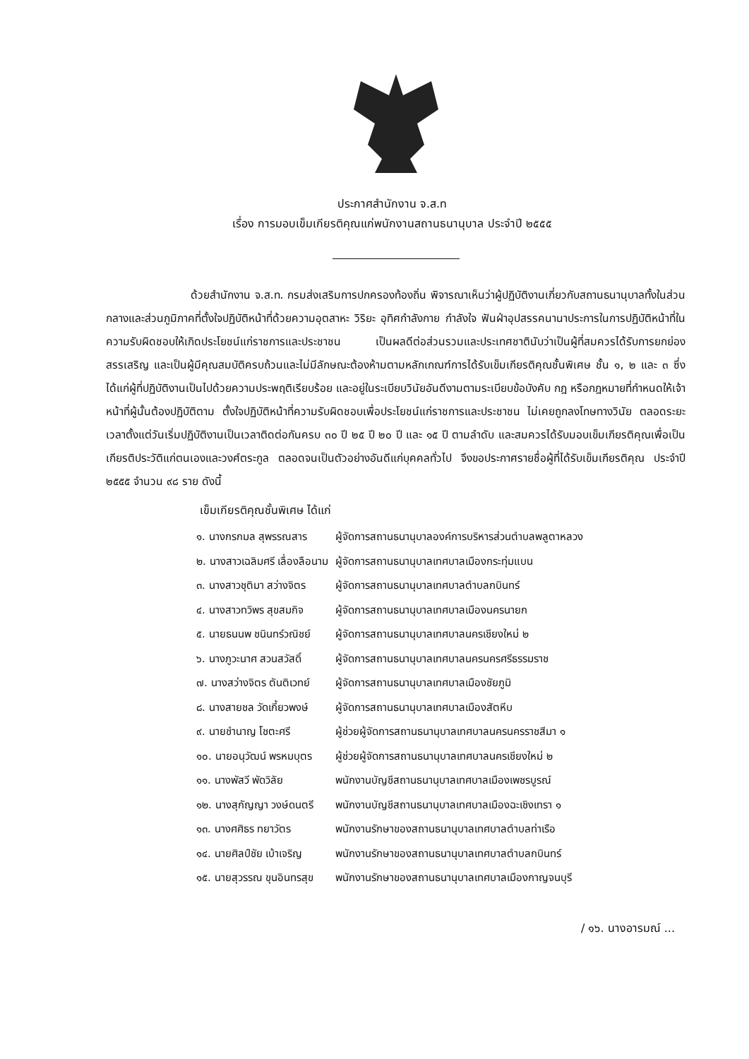ประกาศสำนักงาน จ.ส.ท
เรื่อง การมอบเข็มเกียรติคุณแก่พนักงานสถานธนานุบาล ประจำปี ๒๕๕๕
ด้วยสำนักงาน จ.ส.ท. กรมส่งเสริมการปกครองท้องถิ่น พิจารณาเห็นว่าผู้ปฏิบัติงานเกี่ยวกับสถานธนานุบาลทั้งในส่วนกลางและส่วนภูมิภาคที่ตั้งใจปฏิบัติหน้าที่ด้วยความอุตสาหะ วิริยะ อุทิศกำลังกาย กำลังใจ ฟันฝ่าอุปสรรคนานาประการในการปฏิบัติหน้าที่ในความรับผิดชอบให้เกิดประโยชน์แก่ราชการและประชาชน เป็นผลดีต่อส่วนรวมและประเทศชาตินับว่าเป็นผู้ที่สมควรได้รับการยกย่องสรรเสริญ และเป็นผู้มีคุณสมบัติครบถ้วนและไม่มีลักษณะต้องห้ามตามหลักเกณฑ์การได้รับเข็มเกียรติคุณชั้นพิเศษ ชั้น ๑, ๒ และ ๓ ซึ่งได้แก่ผู้ที่ปฏิบัติงานเป็นไปด้วยความประพฤติเรียบร้อย และอยู่ในระเบียบวินัยอันดีงามตามระเบียบข้อบังคับ กฎ หรือกฎหมายที่กำหนดให้เจ้าหน้าที่ผู้นั้นต้องปฏิบัติตาม ตั้งใจปฏิบัติหน้าที่ความรับผิดชอบเพื่อประโยชน์แก่ราชการและประชาชน ไม่เคยถูกลงโทษทางวินัย ตลอดระยะเวลาตั้งแต่วันเริ่มปฏิบัติงานเป็นเวลาติดต่อกันครบ ๓๐ ปี ๒๕ ปี ๒๐ ปี และ ๑๕ ปี ตามลำดับ และสมควรได้รับมอบเข็มเกียรติคุณเพื่อเป็นเกียรติประวัติแก่ตนเองและวงศ์ตระกูล ตลอดจนเป็นตัวอย่างอันดีแก่บุคคลทั่วไป จึงขอประกาศรายชื่อผู้ที่ได้รับเข็มเกียรติคุณ ประจำปี ๒๕๕๕ จำนวน ๙๘ ราย ดังนี้
เข็มเกียรติคุณชั้นพิเศษ ได้แก่
| ๑. นางกรกมล สุพรรณสาร | ผู้จัดการสถานธนานุบาลองค์การบริหารส่วนตำบลพลูตาหลวง |
| ๒. นางสาวเฉลิมศรี เลื่องลือนาม | ผู้จัดการสถานธนานุบาลเทศบาลเมืองกระทุ่มแบน |
| ๓. นางสาวชุติมา สว่างจิตร | ผู้จัดการสถานธนานุบาลเทศบาลตำบลกบินทร์ |
| ๔. นางสาวทวิพร สุขสมกิจ | ผู้จัดการสถานธนานุบาลเทศบาลเมืองนครนายก |
| ๕. นายธนนพ ชนินทร์วณิชย์ | ผู้จัดการสถานธนานุบาลเทศบาลนครเชียงใหม่ ๒ |
| ๖. นางภูวะนาศ สวนสวัสดิ์ | ผู้จัดการสถานธนานุบาลเทศบาลนครนครศรีธรรมราช |
| ๗. นางสว่างจิตร ตันติเวทย์ | ผู้จัดการสถานธนานุบาลเทศบาลเมืองชัยภูมิ |
| ๘. นางสายชล วัดเกี้ยวพงษ์ | ผู้จัดการสถานธนานุบาลเทศบาลเมืองสัตหีบ |
| ๙. นายชำนาญ โชตะศรี | ผู้ช่วยผู้จัดการสถานธนานุบาลเทศบาลนครนครราชสีมา ๑ |
| ๑๐. นายอนุวัฒน์ พรหมบุตร | ผู้ช่วยผู้จัดการสถานธนานุบาลเทศบาลนครเชียงใหม่ ๒ |
| ๑๑. นางพัสวี พัดวิลัย | พนักงานบัญชีสถานธนานุบาลเทศบาลเมืองเพชรบูรณ์ |
| ๑๒. นางสุกัญญา วงษ์ดนตรี | พนักงานบัญชีสถานธนานุบาลเทศบาลเมืองฉะเชิงเทรา ๑ |
| ๑๓. นางศศิธร ทยาวัตร | พนักงานรักษาของสถานธนานุบาลเทศบาลตำบลท่าเรือ |
| ๑๔. นายศิลป์ชัย เบ้าเจริญ | พนักงานรักษาของสถานธนานุบาลเทศบาลตำบลกบินทร์ |
| ๑๕. นายสุวรรณ ขุนอินทรสุข | พนักงานรักษาของสถานธนานุบาลเทศบาลเมืองกาญจนบุรี |
/ ๑๖. นางอารมณ์ ...